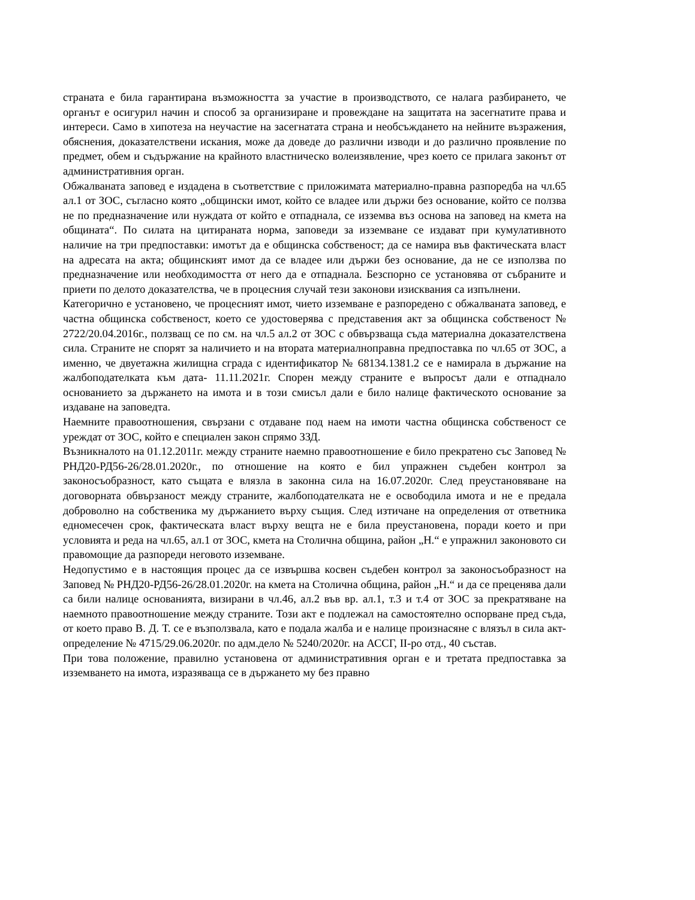страната е била гарантирана възможността за участие в производството, се налага разбирането, че органът е осигурил начин и способ за организиране и провеждане на защитата на засегнатите права и интереси. Само в хипотеза на неучастие на засегнатата страна и необсъждането на нейните възражения, обяснения, доказателствени искания, може да доведе до различни изводи и до различно проявление по предмет, обем и съдържание на крайното властническо волеизявление, чрез което се прилага законът от административния орган.
Обжалваната заповед е издадена в съответствие с приложимата материално-правна разпоредба на чл.65 ал.1 от ЗОС, съгласно която „общински имот, който се владее или държи без основание, който се ползва не по предназначение или нуждата от който е отпаднала, се изземва въз основа на заповед на кмета на общината“. По силата на цитираната норма, заповеди за изземване се издават при кумулативното наличие на три предпоставки: имотът да е общинска собственост; да се намира във фактическата власт на адресата на акта; общинският имот да се владее или държи без основание, да не се използва по предназначение или необходимостта от него да е отпаднала. Безспорно се установява от събраните и приети по делото доказателства, че в процесния случай тези законови изисквания са изпълнени.
Категорично е установено, че процесният имот, чието изземване е разпоредено с обжалваната заповед, е частна общинска собственост, което се удостоверява с представения акт за общинска собственост № 2722/20.04.2016г., ползващ се по см. на чл.5 ал.2 от ЗОС с обвързваща съда материална доказателствена сила. Страните не спорят за наличието и на втората материалноправна предпоставка по чл.65 от ЗОС, а именно, че двуетажна жилищна сграда с идентификатор № 68134.1381.2 се е намирала в държание на жалбоподателката към дата- 11.11.2021г. Спорен между страните е въпросът дали е отпаднало основанието за държането на имота и в този смисъл дали е било налице фактическото основание за издаване на заповедта.
Наемните правоотношения, свързани с отдаване под наем на имоти частна общинска собственост се уреждат от ЗОС, който е специален закон спрямо ЗЗД.
Възникналото на 01.12.2011г. между страните наемно правоотношение е било прекратено със Заповед № РНД20-РД56-26/28.01.2020г., по отношение на която е бил упражнен съдебен контрол за законосъобразност, като същата е влязла в законна сила на 16.07.2020г. След преустановяване на договорната обвързаност между страните, жалбоподателката не е освободила имота и не е предала доброволно на собственика му държанието върху същия. След изтичане на определения от ответника едномесечен срок, фактическата власт върху вещта не е била преустановена, поради което и при условията и реда на чл.65, ал.1 от ЗОС, кмета на Столична община, район „Н.“ е упражнил законовото си правомощие да разпореди неговото изземване.
Недопустимо е в настоящия процес да се извършва косвен съдебен контрол за законосъобразност на Заповед № РНД20-РД56-26/28.01.2020г. на кмета на Столична община, район „Н.“ и да се преценява дали са били налице основанията, визирани в чл.46, ал.2 във вр. ал.1, т.3 и т.4 от ЗОС за прекратяване на наемното правоотношение между страните. Този акт е подлежал на самостоятелно оспорване пред съда, от което право В. Д. Т. се е възползвала, като е подала жалба и е налице произнасяне с влязъл в сила акт- определение № 4715/29.06.2020г. по адм.дело № 5240/2020г. на АССГ, II-ро отд., 40 състав.
При това положение, правилно установена от административния орган е и третата предпоставка за изземването на имота, изразяваща се в държането му без правно